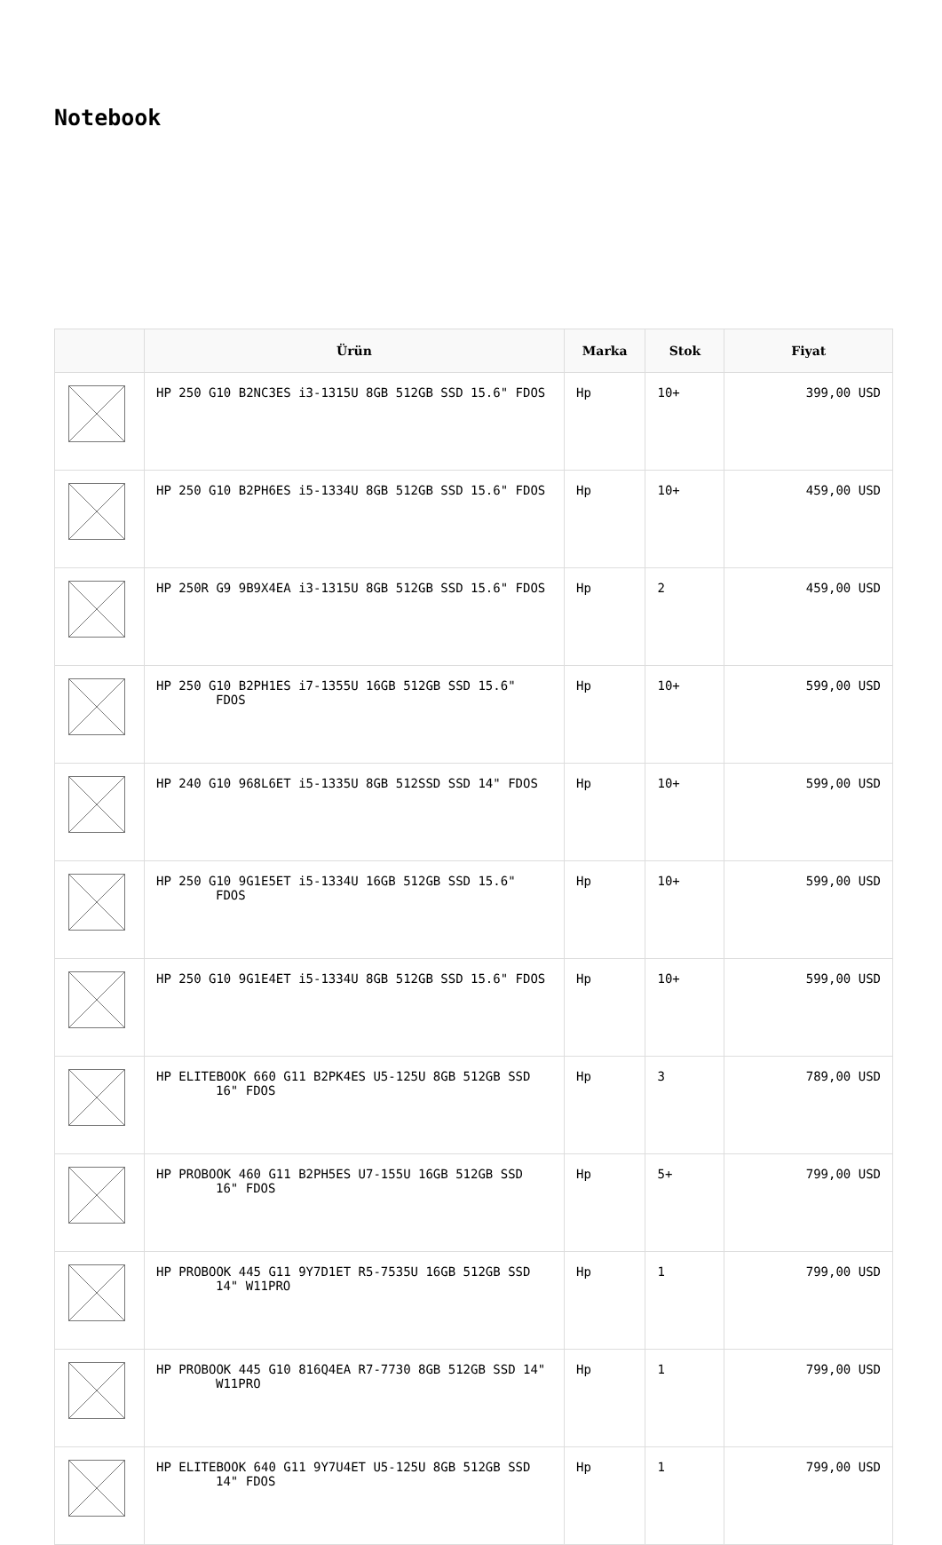Notebook
| | Ürün | Marka | Stok | Fiyat |
| --- | --- | --- | --- | --- |
| | HP 250 G10 B2NC3ES i3-1315U 8GB 512GB SSD 15.6" FDOS | Hp | 10+ | 399,00 USD |
| | HP 250 G10 B2PH6ES i5-1334U 8GB 512GB SSD 15.6" FDOS | Hp | 10+ | 459,00 USD |
| | HP 250R G9 9B9X4EA i3-1315U 8GB 512GB SSD 15.6" FDOS | Hp | 2 | 459,00 USD |
| | HP 250 G10 B2PH1ES i7-1355U 16GB 512GB SSD 15.6" FDOS | Hp | 10+ | 599,00 USD |
| | HP 240 G10 968L6ET i5-1335U 8GB 512SSD SSD 14" FDOS | Hp | 10+ | 599,00 USD |
| | HP 250 G10 9G1E5ET i5-1334U 16GB 512GB SSD 15.6" FDOS | Hp | 10+ | 599,00 USD |
| | HP 250 G10 9G1E4ET i5-1334U 8GB 512GB SSD 15.6" FDOS | Hp | 10+ | 599,00 USD |
| | HP ELITEBOOK 660 G11 B2PK4ES U5-125U 8GB 512GB SSD 16" FDOS | Hp | 3 | 789,00 USD |
| | HP PROBOOK 460 G11 B2PH5ES U7-155U 16GB 512GB SSD 16" FDOS | Hp | 5+ | 799,00 USD |
| | HP PROBOOK 445 G11 9Y7D1ET R5-7535U 16GB 512GB SSD 14" W11PRO | Hp | 1 | 799,00 USD |
| | HP PROBOOK 445 G10 816Q4EA R7-7730 8GB 512GB SSD 14" W11PRO | Hp | 1 | 799,00 USD |
| | HP ELITEBOOK 640 G11 9Y7U4ET U5-125U 8GB 512GB SSD 14" FDOS | Hp | 1 | 799,00 USD |